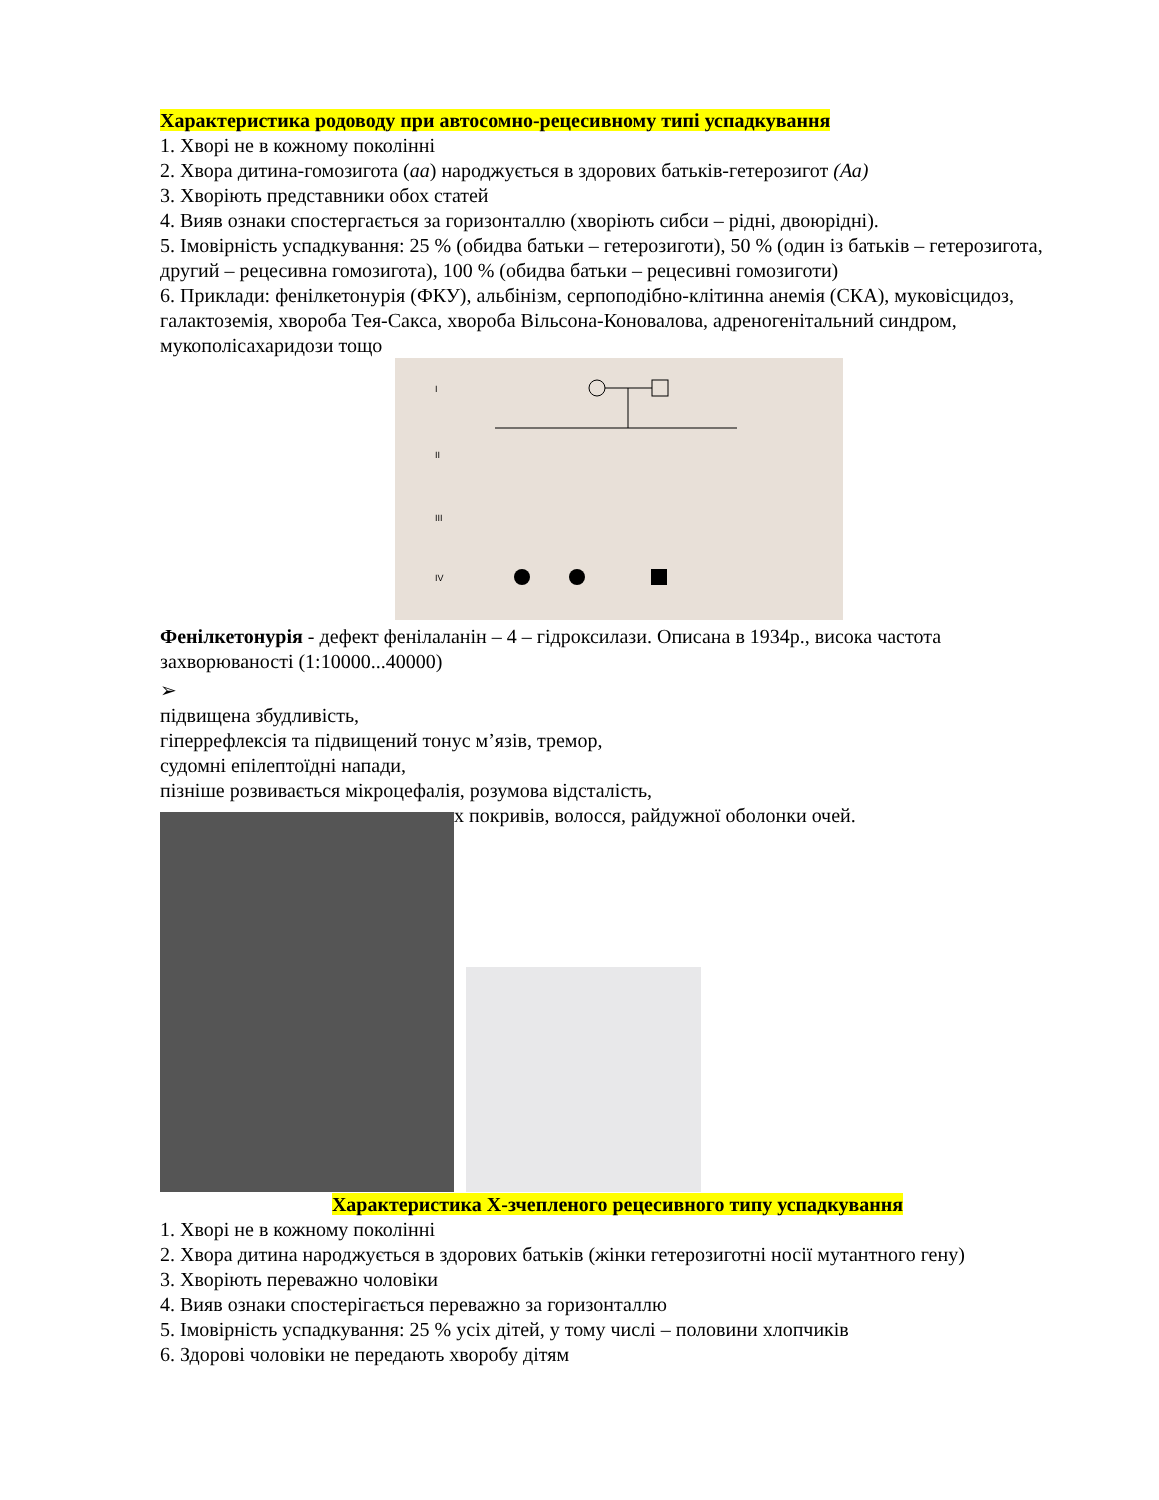Характеристика родоводу при автосомно-рецесивному типі успадкування
1. Хворі не в кожному поколінні
2. Хвора дитина-гомозигота (аа) народжується в здорових батьків-гетерозигот (Аа)
3. Хворіють представники обох статей
4. Вияв ознаки спостергається за горизонталлю (хворіють сибси – рідні, двоюрідні).
5. Імовірність успадкування: 25 % (обидва батьки – гетерозиготи), 50 % (один із батьків – гетерозигота, другий – рецесивна гомозигота), 100 % (обидва батьки – рецесивні гомозиготи)
6. Приклади: фенілкетонурія (ФКУ), альбінізм, серпоподібно-клітинна анемія (СКА), муковісцидоз, галактоземія, хвороба Тея-Сакса, хвороба Вільсона-Коновалова, адреногенітальний синдром, мукополісахаридози тощо
I
II
III
IV
Фенілкетонурія - дефект фенілаланін – 4 – гідроксилази. Описана в 1934р., висока частота захворюваності (1:10000...40000)
➢
підвищена збудливість,
гіперрефлексія та підвищений тонус м’язів, тремор,
судомні епілептоїдні напади,
пізніше розвивається мікроцефалія, розумова відсталість,
х покривів, волосся, райдужної оболонки очей.
Характеристика Х-зчепленого рецесивного типу успадкування
1. Хворі не в кожному поколінні
2. Хвора дитина народжується в здорових батьків (жінки гетерозиготні носії мутантного гену)
3. Хворіють переважно чоловіки
4. Вияв ознаки спостерігається переважно за горизонталлю
5. Імовірність успадкування: 25 % усіх дітей, у тому числі – половини хлопчиків
6. Здорові чоловіки не передають хворобу дітям